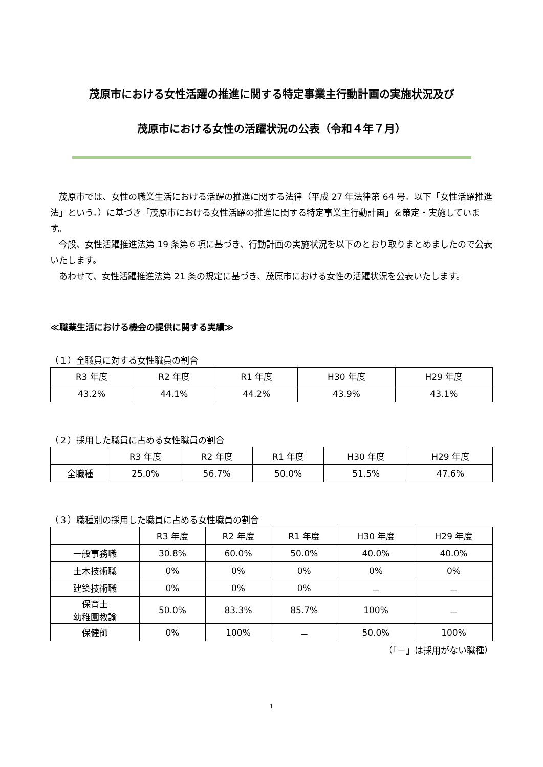茂原市における女性活躍の推進に関する特定事業主行動計画の実施状況及び
茂原市における女性の活躍状況の公表（令和４年７月）
茂原市では、女性の職業生活における活躍の推進に関する法律（平成 27 年法律第 64 号。以下「女性活躍推進法」という。）に基づき「茂原市における女性活躍の推進に関する特定事業主行動計画」を策定・実施しています。
今般、女性活躍推進法第 19 条第６項に基づき、行動計画の実施状況を以下のとおり取りまとめましたので公表いたします。
あわせて、女性活躍推進法第 21 条の規定に基づき、茂原市における女性の活躍状況を公表いたします。
≪職業生活における機会の提供に関する実績≫
（１）全職員に対する女性職員の割合
| R3 年度 | R2 年度 | R1 年度 | H30 年度 | H29 年度 |
| --- | --- | --- | --- | --- |
| 43.2% | 44.1% | 44.2% | 43.9% | 43.1% |
（２）採用した職員に占める女性職員の割合
| | R3 年度 | R2 年度 | R1 年度 | H30 年度 | H29 年度 |
| --- | --- | --- | --- | --- | --- |
| 全職種 | 25.0% | 56.7% | 50.0% | 51.5% | 47.6% |
（３）職種別の採用した職員に占める女性職員の割合
| | R3 年度 | R2 年度 | R1 年度 | H30 年度 | H29 年度 |
| --- | --- | --- | --- | --- | --- |
| 一般事務職 | 30.8% | 60.0% | 50.0% | 40.0% | 40.0% |
| 土木技術職 | 0% | 0% | 0% | 0% | 0% |
| 建築技術職 | 0% | 0% | 0% | － | － |
| 保育士 幼稚園教諭 | 50.0% | 83.3% | 85.7% | 100% | － |
| 保健師 | 0% | 100% | － | 50.0% | 100% |
（「－」は採用がない職種）
1